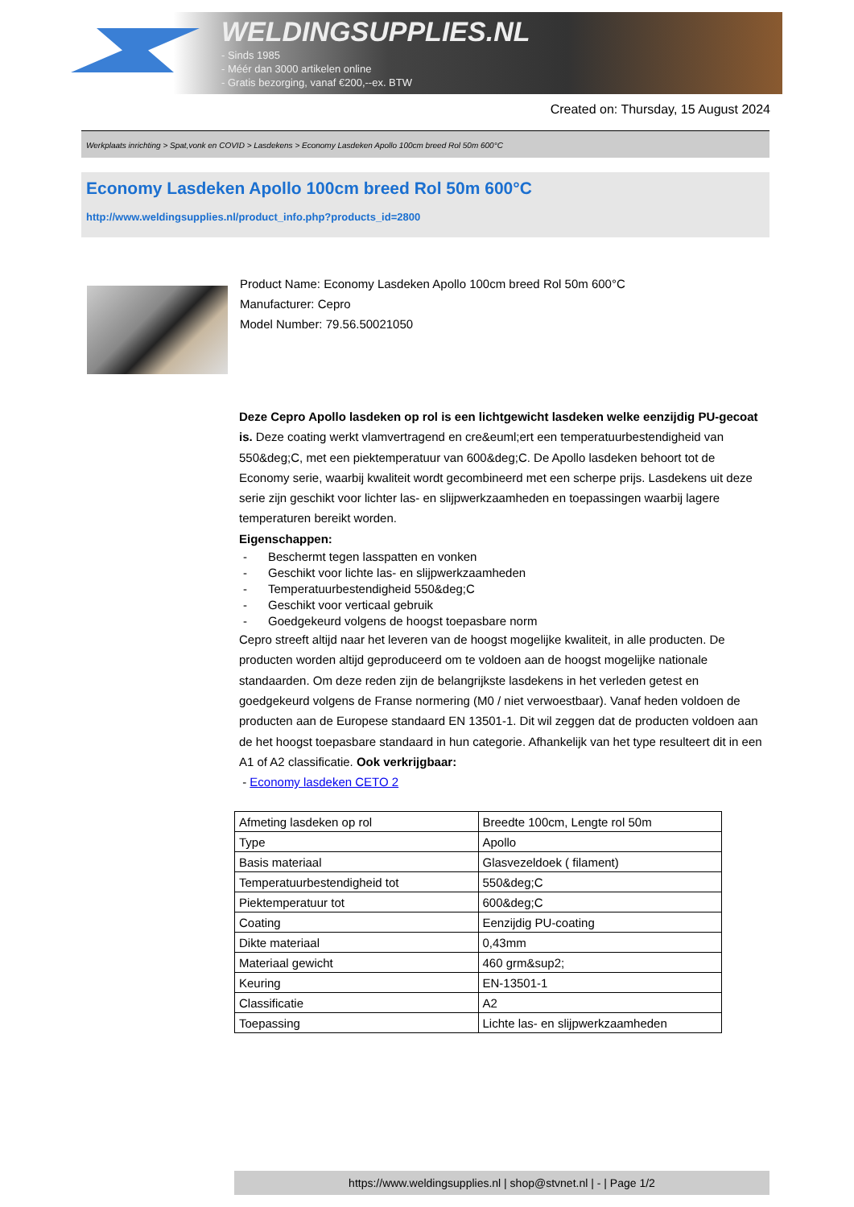WELDINGSUPPLIES.NL
- Sinds 1985
- Méér dan 3000 artikelen online
- Gratis bezorging, vanaf €200,--ex. BTW
Created on: Thursday, 15 August 2024
Werkplaats inrichting > Spat,vonk en COVID > Lasdekens > Economy Lasdeken Apollo 100cm breed Rol 50m 600°C
Economy Lasdeken Apollo 100cm breed Rol 50m 600°C
http://www.weldingsupplies.nl/product_info.php?products_id=2800
Product Name: Economy Lasdeken Apollo 100cm breed Rol 50m 600°C
Manufacturer: Cepro
Model Number: 79.56.50021050
Deze Cepro Apollo lasdeken op rol is een lichtgewicht lasdeken welke eenzijdig PU-gecoat is. Deze coating werkt vlamvertragend en cre&euml;ert een temperatuurbestendigheid van 550&deg;C, met een piektemperatuur van 600&deg;C. De Apollo lasdeken behoort tot de Economy serie, waarbij kwaliteit wordt gecombineerd met een scherpe prijs. Lasdekens uit deze serie zijn geschikt voor lichter las- en slijpwerkzaamheden en toepassingen waarbij lagere temperaturen bereikt worden.
Eigenschappen:
- Beschermt tegen lasspatten en vonken
- Geschikt voor lichte las- en slijpwerkzaamheden
- Temperatuurbestendigheid 550&deg;C
- Geschikt voor verticaal gebruik
- Goedgekeurd volgens de hoogst toepasbare norm
Cepro streeft altijd naar het leveren van de hoogst mogelijke kwaliteit, in alle producten. De producten worden altijd geproduceerd om te voldoen aan de hoogst mogelijke nationale standaarden. Om deze reden zijn de belangrijkste lasdekens in het verleden getest en goedgekeurd volgens de Franse normering (M0 / niet verwoestbaar). Vanaf heden voldoen de producten aan de Europese standaard EN 13501-1. Dit wil zeggen dat de producten voldoen aan de het hoogst toepasbare standaard in hun categorie. Afhankelijk van het type resulteert dit in een A1 of A2 classificatie. Ook verkrijgbaar:
- Economy lasdeken CETO 2
| Afmeting lasdeken op rol | Breedte 100cm, Lengte rol 50m |
| Type | Apollo |
| Basis materiaal | Glasvezeldoek ( filament) |
| Temperatuurbestendigheid tot | 550&deg;C |
| Piektemperatuur tot | 600&deg;C |
| Coating | Eenzijdig PU-coating |
| Dikte materiaal | 0,43mm |
| Materiaal gewicht | 460 grm&sup2; |
| Keuring | EN-13501-1 |
| Classificatie | A2 |
| Toepassing | Lichte las- en slijpwerkzaamheden |
https://www.weldingsupplies.nl | shop@stvnet.nl | - | Page 1/2